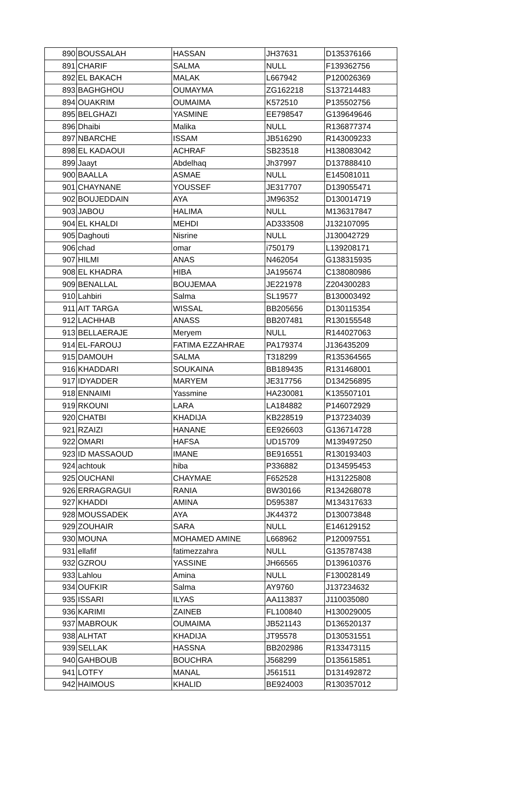| 890 | BOUSSALAH | HASSAN | JH37631 | D135376166 |
| 891 | CHARIF | SALMA | NULL | F139362756 |
| 892 | EL BAKACH | MALAK | L667942 | P120026369 |
| 893 | BAGHGHOU | OUMAYMA | ZG162218 | S137214483 |
| 894 | OUAKRIM | OUMAIMA | K572510 | P135502756 |
| 895 | BELGHAZI | YASMINE | EE798547 | G139649646 |
| 896 | Dhaibi | Malika | NULL | R136877374 |
| 897 | NBARCHE | ISSAM | JB516290 | R143009233 |
| 898 | EL KADAOUI | ACHRAF | SB23518 | H138083042 |
| 899 | Jaayt | Abdelhaq | Jh37997 | D137888410 |
| 900 | BAALLA | ASMAE | NULL | E145081011 |
| 901 | CHAYNANE | YOUSSEF | JE317707 | D139055471 |
| 902 | BOUJEDDAIN | AYA | JM96352 | D130014719 |
| 903 | JABOU | HALIMA | NULL | M136317847 |
| 904 | EL KHALDI | MEHDI | AD333508 | J132107095 |
| 905 | Daghouti | Nisrine | NULL | J130042729 |
| 906 | chad | omar | i750179 | L139208171 |
| 907 | HILMI | ANAS | N462054 | G138315935 |
| 908 | EL KHADRA | HIBA | JA195674 | C138080986 |
| 909 | BENALLAL | BOUJEMAA | JE221978 | Z204300283 |
| 910 | Lahbiri | Salma | SL19577 | B130003492 |
| 911 | AIT TARGA | WISSAL | BB205656 | D130115354 |
| 912 | LACHHAB | ANASS | BB207481 | R130155548 |
| 913 | BELLAERAJE | Meryem | NULL | R144027063 |
| 914 | EL-FAROUJ | FATIMA EZZAHRAE | PA179374 | J136435209 |
| 915 | DAMOUH | SALMA | T318299 | R135364565 |
| 916 | KHADDARI | SOUKAINA | BB189435 | R131468001 |
| 917 | IDYADDER | MARYEM | JE317756 | D134256895 |
| 918 | ENNAIMI | Yassmine | HA230081 | K135507101 |
| 919 | RKOUNI | LARA | LA184882 | P146072929 |
| 920 | CHATBI | KHADIJA | KB228519 | P137234039 |
| 921 | RZAIZI | HANANE | EE926603 | G136714728 |
| 922 | OMARI | HAFSA | UD15709 | M139497250 |
| 923 | ID MASSAOUD | IMANE | BE916551 | R130193403 |
| 924 | achtouk | hiba | P336882 | D134595453 |
| 925 | OUCHANI | CHAYMAE | F652528 | H131225808 |
| 926 | ERRAGRAGUI | RANIA | BW30166 | R134268078 |
| 927 | KHADDI | AMINA | D595387 | M134317633 |
| 928 | MOUSSADEK | AYA | JK44372 | D130073848 |
| 929 | ZOUHAIR | SARA | NULL | E146129152 |
| 930 | MOUNA | MOHAMED AMINE | L668962 | P120097551 |
| 931 | ellafif | fatimezzahra | NULL | G135787438 |
| 932 | GZROU | YASSINE | JH66565 | D139610376 |
| 933 | Lahlou | Amina | NULL | F130028149 |
| 934 | OUFKIR | Salma | AY9760 | J137234632 |
| 935 | ISSARI | ILYAS | AA113837 | J110035080 |
| 936 | KARIMI | ZAINEB | FL100840 | H130029005 |
| 937 | MABROUK | OUMAIMA | JB521143 | D136520137 |
| 938 | ALHTAT | KHADIJA | JT95578 | D130531551 |
| 939 | SELLAK | HASSNA | BB202986 | R133473115 |
| 940 | GAHBOUB | BOUCHRA | J568299 | D135615851 |
| 941 | LOTFY | MANAL | J561511 | D131492872 |
| 942 | HAIMOUS | KHALID | BE924003 | R130357012 |